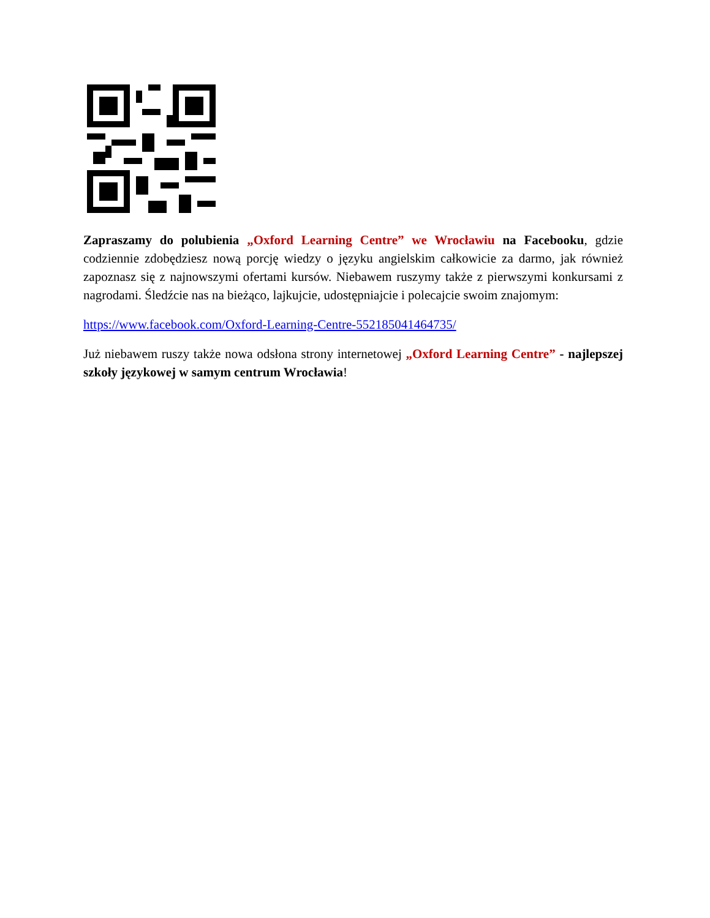Zapraszamy do polubienia „Oxford Learning Centre” we Wrocławiu na Facebooku, gdzie codziennie zdobędziesz nową porcję wiedzy o języku angielskim całkowicie za darmo, jak również zapoznasz się z najnowszymi ofertami kursów. Niebawem ruszymy także z pierwszymi konkursami z nagrodami. Śledźcie nas na bieżąco, lajkujcie, udostępniajcie i polecajcie swoim znajomym:
https://www.facebook.com/Oxford-Learning-Centre-552185041464735/
Już niebawem ruszy także nowa odsłona strony internetowej „Oxford Learning Centre” - najlepszej szkoły językowej w samym centrum Wrocławia!